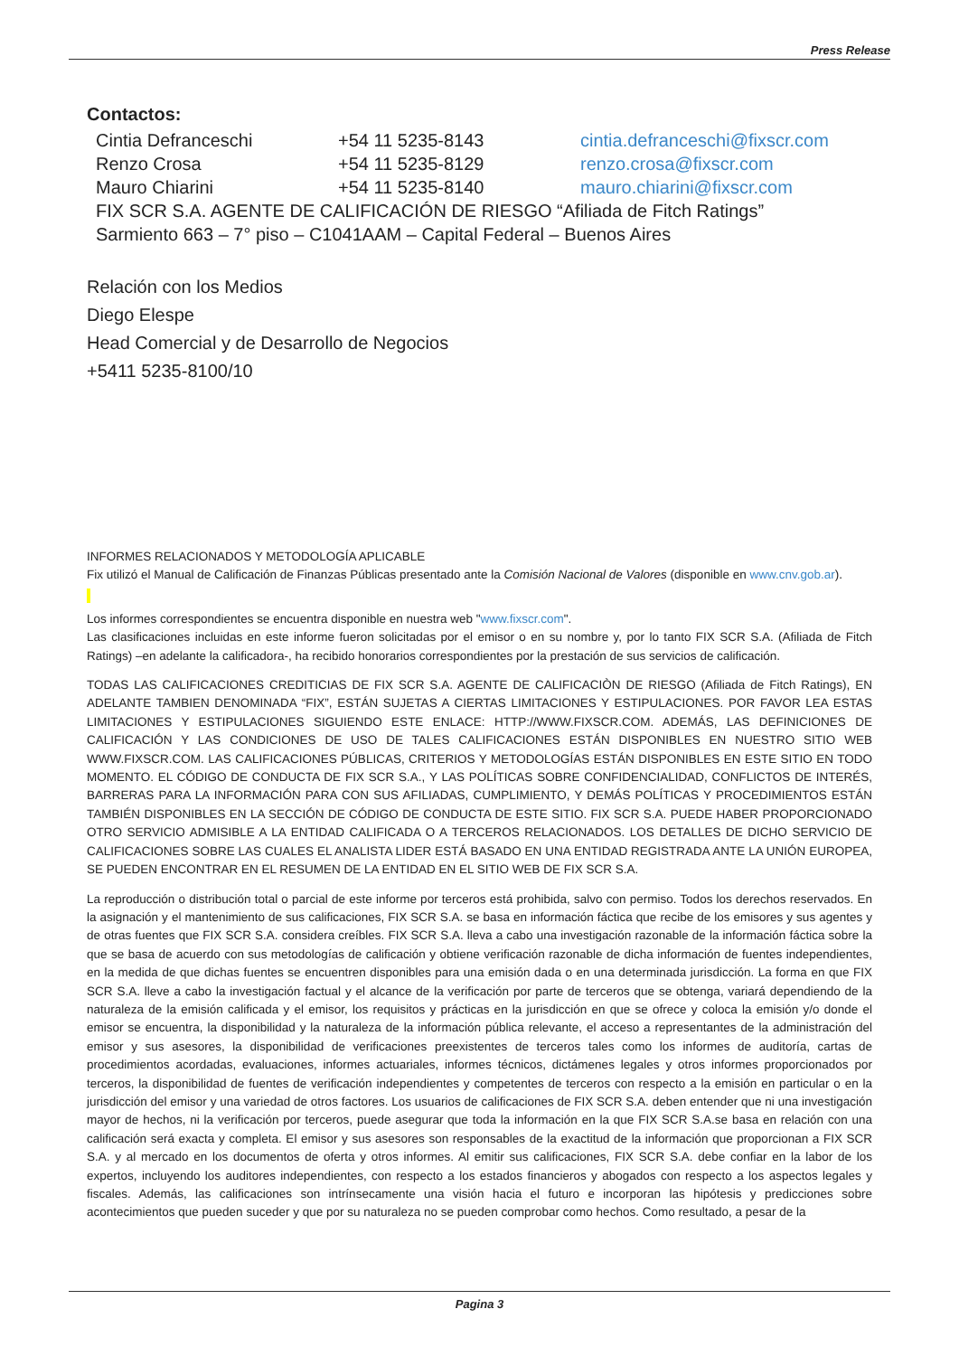Press Release
Contactos:
Cintia Defranceschi +54 11 5235-8143 cintia.defranceschi@fixscr.com
Renzo Crosa +54 11 5235-8129 renzo.crosa@fixscr.com
Mauro Chiarini +54 11 5235-8140 mauro.chiarini@fixscr.com
FIX SCR S.A. AGENTE DE CALIFICACIÓN DE RIESGO “Afiliada de Fitch Ratings”
Sarmiento 663 – 7° piso – C1041AAM – Capital Federal – Buenos Aires
Relación con los Medios
Diego Elespe
Head Comercial y de Desarrollo de Negocios
+5411 5235-8100/10
INFORMES RELACIONADOS Y METODOLOGÍA APLICABLE
Fix utilizó el Manual de Calificación de Finanzas Públicas presentado ante la Comisión Nacional de Valores (disponible en www.cnv.gob.ar).
Los informes correspondientes se encuentra disponible en nuestra web "www.fixscr.com".
Las clasificaciones incluidas en este informe fueron solicitadas por el emisor o en su nombre y, por lo tanto FIX SCR S.A. (Afiliada de Fitch Ratings) –en adelante la calificadora-, ha recibido honorarios correspondientes por la prestación de sus servicios de calificación.
TODAS LAS CALIFICACIONES CREDITICIAS DE FIX SCR S.A. AGENTE DE CALIFICACIÒN DE RIESGO (Afiliada de Fitch Ratings), EN ADELANTE TAMBIEN DENOMINADA “FIX”, ESTÁN SUJETAS A CIERTAS LIMITACIONES Y ESTIPULACIONES. POR FAVOR LEA ESTAS LIMITACIONES Y ESTIPULACIONES SIGUIENDO ESTE ENLACE: HTTP://WWW.FIXSCR.COM. ADEMÁS, LAS DEFINICIONES DE CALIFICACIÓN Y LAS CONDICIONES DE USO DE TALES CALIFICACIONES ESTÁN DISPONIBLES EN NUESTRO SITIO WEB WWW.FIXSCR.COM. LAS CALIFICACIONES PÚBLICAS, CRITERIOS Y METODOLOGÍAS ESTÁN DISPONIBLES EN ESTE SITIO EN TODO MOMENTO. EL CÓDIGO DE CONDUCTA DE FIX SCR S.A., Y LAS POLÍTICAS SOBRE CONFIDENCIALIDAD, CONFLICTOS DE INTERÉS, BARRERAS PARA LA INFORMACIÓN PARA CON SUS AFILIADAS, CUMPLIMIENTO, Y DEMÁS POLÍTICAS Y PROCEDIMIENTOS ESTÁN TAMBIÉN DISPONIBLES EN LA SECCIÓN DE CÓDIGO DE CONDUCTA DE ESTE SITIO. FIX SCR S.A. PUEDE HABER PROPORCIONADO OTRO SERVICIO ADMISIBLE A LA ENTIDAD CALIFICADA O A TERCEROS RELACIONADOS. LOS DETALLES DE DICHO SERVICIO DE CALIFICACIONES SOBRE LAS CUALES EL ANALISTA LIDER ESTÁ BASADO EN UNA ENTIDAD REGISTRADA ANTE LA UNIÓN EUROPEA, SE PUEDEN ENCONTRAR EN EL RESUMEN DE LA ENTIDAD EN EL SITIO WEB DE FIX SCR S.A.
La reproducción o distribución total o parcial de este informe por terceros está prohibida, salvo con permiso. Todos los derechos reservados. En la asignación y el mantenimiento de sus calificaciones, FIX SCR S.A. se basa en información fáctica que recibe de los emisores y sus agentes y de otras fuentes que FIX SCR S.A. considera creíbles. FIX SCR S.A. lleva a cabo una investigación razonable de la información fáctica sobre la que se basa de acuerdo con sus metodologías de calificación y obtiene verificación razonable de dicha información de fuentes independientes, en la medida de que dichas fuentes se encuentren disponibles para una emisión dada o en una determinada jurisdicción. La forma en que FIX SCR S.A. lleve a cabo la investigación factual y el alcance de la verificación por parte de terceros que se obtenga, variará dependiendo de la naturaleza de la emisión calificada y el emisor, los requisitos y prácticas en la jurisdicción en que se ofrece y coloca la emisión y/o donde el emisor se encuentra, la disponibilidad y la naturaleza de la información pública relevante, el acceso a representantes de la administración del emisor y sus asesores, la disponibilidad de verificaciones preexistentes de terceros tales como los informes de auditoría, cartas de procedimientos acordadas, evaluaciones, informes actuariales, informes técnicos, dictámenes legales y otros informes proporcionados por terceros, la disponibilidad de fuentes de verificación independientes y competentes de terceros con respecto a la emisión en particular o en la jurisdicción del emisor y una variedad de otros factores. Los usuarios de calificaciones de FIX SCR S.A. deben entender que ni una investigación mayor de hechos, ni la verificación por terceros, puede asegurar que toda la información en la que FIX SCR S.A.se basa en relación con una calificación será exacta y completa. El emisor y sus asesores son responsables de la exactitud de la información que proporcionan a FIX SCR S.A. y al mercado en los documentos de oferta y otros informes. Al emitir sus calificaciones, FIX SCR S.A. debe confiar en la labor de los expertos, incluyendo los auditores independientes, con respecto a los estados financieros y abogados con respecto a los aspectos legales y fiscales. Además, las calificaciones son intrínsecamente una visión hacia el futuro e incorporan las hipótesis y predicciones sobre acontecimientos que pueden suceder y que por su naturaleza no se pueden comprobar como hechos. Como resultado, a pesar de la
Pagina 3